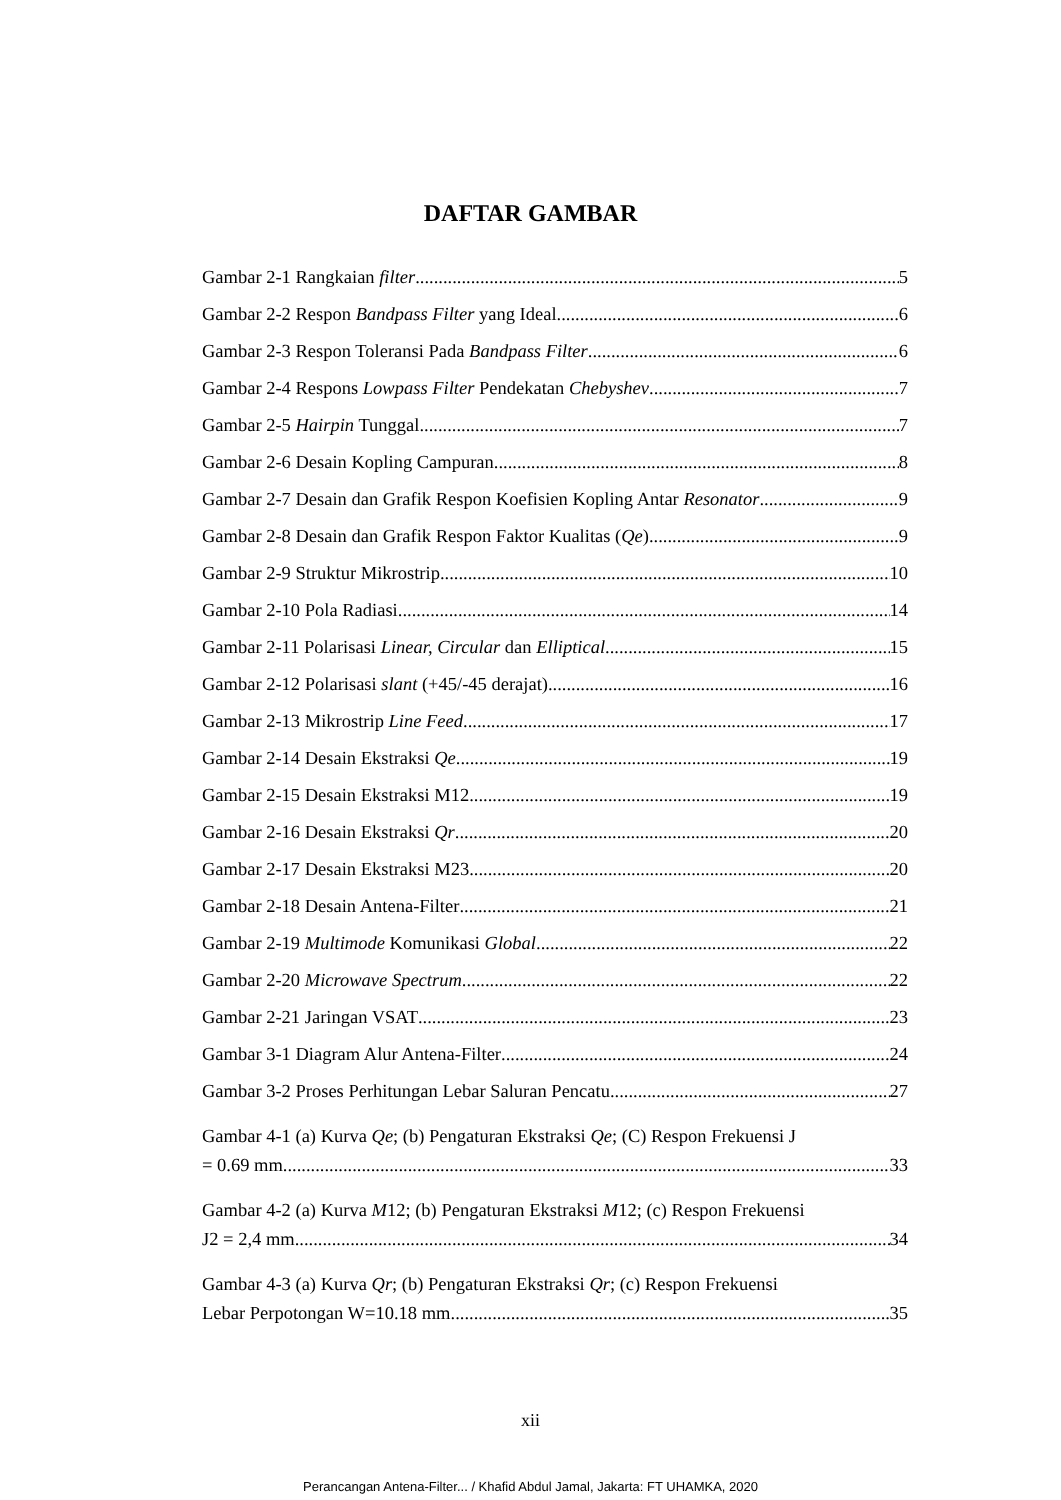DAFTAR GAMBAR
Gambar 2-1 Rangkaian filter 5
Gambar 2-2 Respon Bandpass Filter yang Ideal 6
Gambar 2-3 Respon Toleransi Pada Bandpass Filter 6
Gambar 2-4 Respons Lowpass Filter Pendekatan Chebyshev 7
Gambar 2-5 Hairpin Tunggal 7
Gambar 2-6 Desain Kopling Campuran 8
Gambar 2-7 Desain dan Grafik Respon Koefisien Kopling Antar Resonator 9
Gambar 2-8 Desain dan Grafik Respon Faktor Kualitas (Qe) 9
Gambar 2-9 Struktur Mikrostrip 10
Gambar 2-10 Pola Radiasi 14
Gambar 2-11 Polarisasi Linear, Circular dan Elliptical 15
Gambar 2-12 Polarisasi slant (+45/-45 derajat) 16
Gambar 2-13 Mikrostrip Line Feed 17
Gambar 2-14 Desain Ekstraksi Qe 19
Gambar 2-15 Desain Ekstraksi M12 19
Gambar 2-16 Desain Ekstraksi Qr 20
Gambar 2-17 Desain Ekstraksi M23 20
Gambar 2-18 Desain Antena-Filter 21
Gambar 2-19 Multimode Komunikasi Global 22
Gambar 2-20 Microwave Spectrum 22
Gambar 2-21 Jaringan VSAT 23
Gambar 3-1 Diagram Alur Antena-Filter 24
Gambar 3-2 Proses Perhitungan Lebar Saluran Pencatu 27
Gambar 4-1 (a) Kurva Qe; (b) Pengaturan Ekstraksi Qe; (C) Respon Frekuensi J
= 0.69 mm 33
Gambar 4-2 (a) Kurva M12; (b) Pengaturan Ekstraksi M12; (c) Respon Frekuensi
J2 = 2,4 mm 34
Gambar 4-3 (a) Kurva Qr; (b) Pengaturan Ekstraksi Qr; (c) Respon Frekuensi
Lebar Perpotongan W=10.18 mm 35
xii
Perancangan Antena-Filter... / Khafid Abdul Jamal, Jakarta: FT UHAMKA, 2020